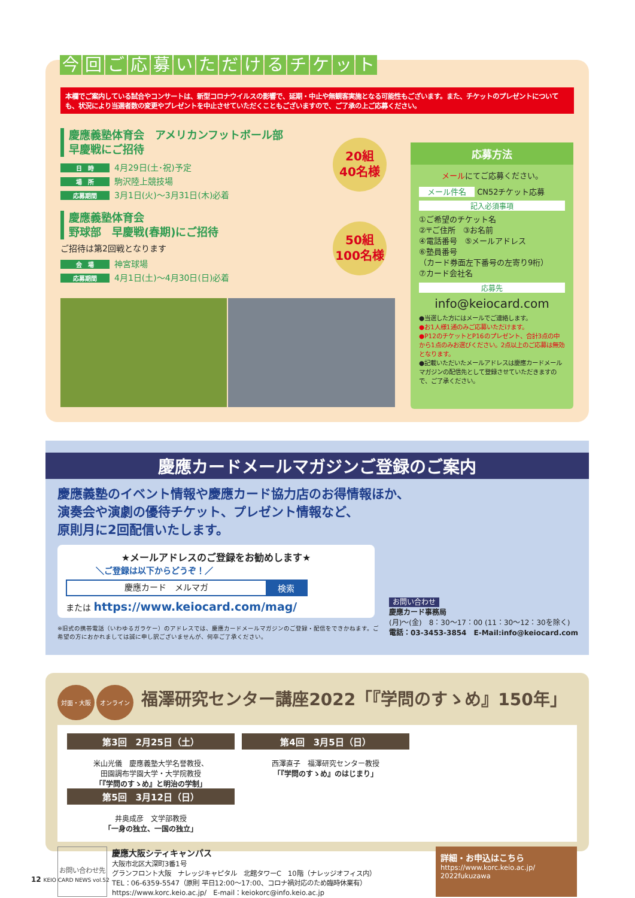今回ご応募いただけるチケット
本欄でご案内している試合やコンサートは、新型コロナウイルスの影響で、延期・中止や無観客実施となる可能性もございます。また、チケットのプレゼントについても、状況により当選者数の変更やプレゼントを中止させていただくこともございますので、ご了承の上ご応募ください。
慶應義塾体育会　アメリカンフットボール部
早慶戦にご招待
日　時 4月29日(土･祝)予定
場　所 駒沢陸上競技場
応募期間 3月1日(火)～3月31日(木)必着
慶應義塾体育会
野球部　早慶戦(春期)にご招待
ご招待は第2回戦となります
会　場 神宮球場
応募期間 4月1日(土)～4月30日(日)必着
20組
40名様
50組
100名様
応募方法
メールにてご応募ください。
メール件名 CN52チケット応募
記入必須事項
①ご希望のチケット名
②〒ご住所　③お名前
④電話番号　⑤メールアドレス
⑥塾員番号
（カード券面左下番号の左寄り9桁）
⑦カード会社名
応募先
info@keiocard.com
●当選した方にはメールでご連絡します。
●お1人様1通のみご応募いただけます。
●P12のチケットとP16のプレゼント、合計3点の中から1点のみお選びください。2点以上のご応募は無効となります。
●記載いただいたメールアドレスは慶應カードメールマガジンの配信先として登録させていただきますので、ご了承ください。
慶應カードメールマガジンご登録のご案内
慶應義塾のイベント情報や慶應カード協力店のお得情報ほか、
演奏会や演劇の優待チケット、プレゼント情報など、
原則月に2回配信いたします。
★メールアドレスのご登録をお勧めします★
＼ご登録は以下からどうぞ！／
慶應カード　メルマガ 検索
または https://www.keiocard.com/mag/
※旧式の携帯電話（いわゆるガラケー）のアドレスでは、慶應カードメールマガジンのご登録・配信をできかねます。ご希望の方におかれましては誠に申し訳ございませんが、何卒ご了承ください。
お問い合わせ
慶應カード事務局
(月)～(金)　8：30～17：00 (11：30～12：30を除く)
電話：03-3453-3854　E-Mail:info@keiocard.com
対面・大阪 オンライン 福澤研究センター講座2022「『学問のすゝめ』150年」
第3回　2月25日（土）
米山光儀　慶應義塾大学名誉教授、
田園調布学園大学・大学院教授
「『学問のすゝめ』と明治の学制」
第4回　3月5日（日）
西澤直子　福澤研究センター教授
「『学問のすゝめ』のはじまり」
第5回　3月12日（日）
井奥成彦　文学部教授
「一身の独立、一国の独立」
お問い合わせ先
慶應大阪シティキャンパス
大阪市北区大深町3番1号
グランフロント大阪　ナレッジキャピタル　北館タワーC　10階（ナレッジオフィス内）
TEL：06-6359-5547（原則 平日12:00～17:00、コロナ禍対応のため臨時休業有）
https://www.korc.keio.ac.jp/　E-mail：keiokorc@info.keio.ac.jp
詳細・お申込はこちら
https://www.korc.keio.ac.jp/
2022fukuzawa
12 KEIO CARD NEWS vol.52